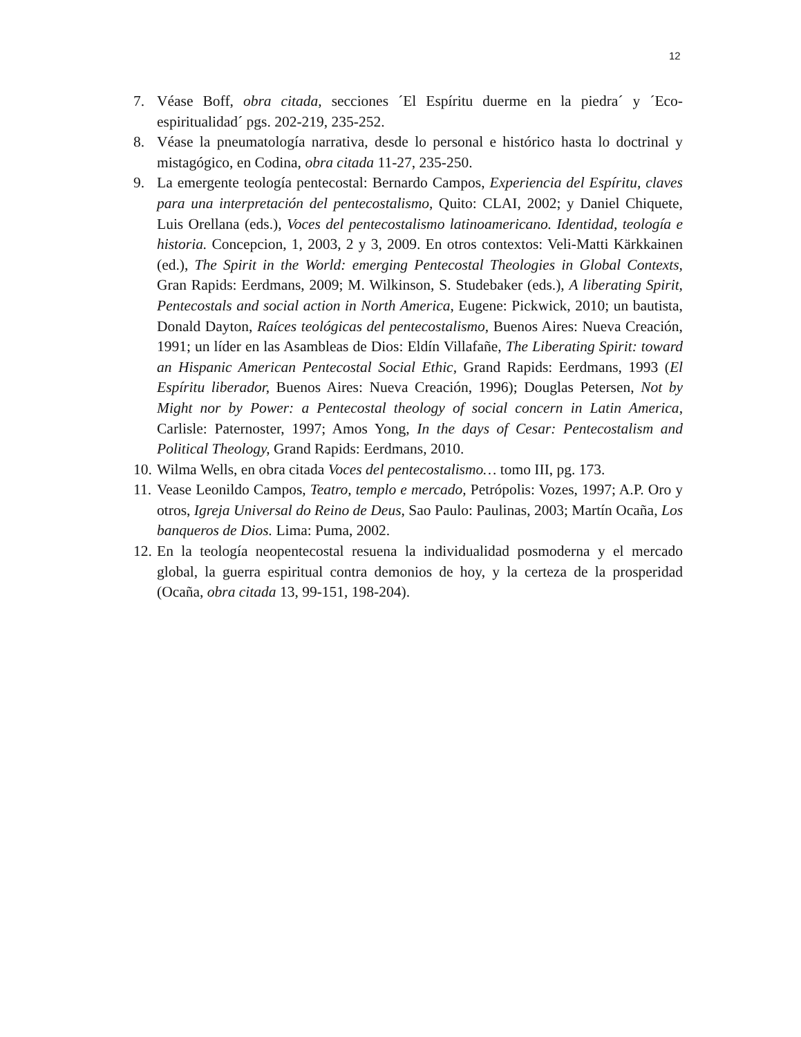12
7. Véase Boff, obra citada, secciones ´El Espíritu duerme en la piedra´ y ´Eco-espiritualidad´ pgs. 202-219, 235-252.
8. Véase la pneumatología narrativa, desde lo personal e histórico hasta lo doctrinal y mistagógico, en Codina, obra citada 11-27, 235-250.
9. La emergente teología pentecostal: Bernardo Campos, Experiencia del Espíritu, claves para una interpretación del pentecostalismo, Quito: CLAI, 2002; y Daniel Chiquete, Luis Orellana (eds.), Voces del pentecostalismo latinoamericano. Identidad, teología e historia. Concepcion, 1, 2003, 2 y 3, 2009. En otros contextos: Veli-Matti Kärkkainen (ed.), The Spirit in the World: emerging Pentecostal Theologies in Global Contexts, Gran Rapids: Eerdmans, 2009; M. Wilkinson, S. Studebaker (eds.), A liberating Spirit, Pentecostals and social action in North America, Eugene: Pickwick, 2010; un bautista, Donald Dayton, Raíces teológicas del pentecostalismo, Buenos Aires: Nueva Creación, 1991; un líder en las Asambleas de Dios: Eldín Villafañe, The Liberating Spirit: toward an Hispanic American Pentecostal Social Ethic, Grand Rapids: Eerdmans, 1993 (El Espíritu liberador, Buenos Aires: Nueva Creación, 1996); Douglas Petersen, Not by Might nor by Power: a Pentecostal theology of social concern in Latin America, Carlisle: Paternoster, 1997; Amos Yong, In the days of Cesar: Pentecostalism and Political Theology, Grand Rapids: Eerdmans, 2010.
10. Wilma Wells, en obra citada Voces del pentecostalismo… tomo III, pg. 173.
11. Vease Leonildo Campos, Teatro, templo e mercado, Petrópolis: Vozes, 1997; A.P. Oro y otros, Igreja Universal do Reino de Deus, Sao Paulo: Paulinas, 2003; Martín Ocaña, Los banqueros de Dios. Lima: Puma, 2002.
12. En la teología neopentecostal resuena la individualidad posmoderna y el mercado global, la guerra espiritual contra demonios de hoy, y la certeza de la prosperidad (Ocaña, obra citada 13, 99-151, 198-204).